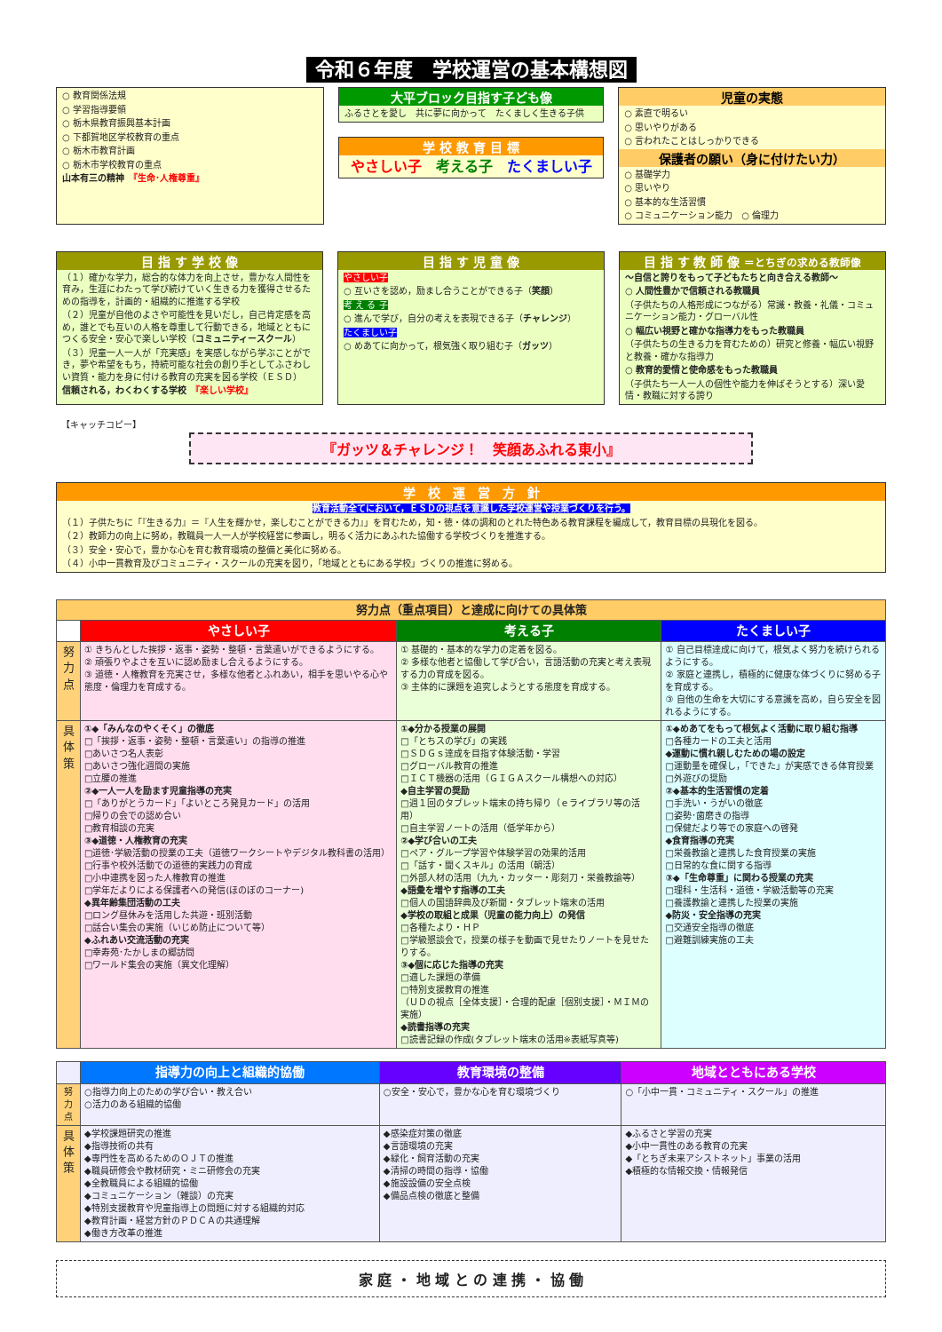令和６年度　学校運営の基本構想図
○ 教育関係法規
○ 学習指導要領
○ 栃木県教育振興基本計画
○ 下都賀地区学校教育の重点
○ 栃木市教育計画
○ 栃木市学校教育の重点
山本有三の精神　『生命･人権尊重』
大平ブロック目指す子ども像
ふるさとを愛し　共に夢に向かって　たくましく生きる子供
学 校 教 育 目 標
やさしい子　考える子　たくましい子
児童の実態
○ 素直で明るい
○ 思いやりがある
○ 言われたことはしっかりできる
保護者の願い（身に付けたい力）
○ 基礎学力
○ 思いやり
○ 基本的な生活習慣
○ コミュニケーション能力　○ 倫理力
目 指 す 学 校 像
（１）確かな学力，総合的な体力を向上させ，豊かな人間性を育み，生涯にわたって学び続けていく生きる力を獲得させるための指導を，計画的・組織的に推進する学校
（２）児童が自他のよさや可能性を見いだし，自己肯定感を高め，誰とでも互いの人格を尊重して行動できる，地域とともにつくる安全・安心で楽しい学校（コミュニティースクール）
（３）児童一人一人が「充実感」を実感しながら学ぶことができ，夢や希望をもち，持続可能な社会の創り手としてふさわしい資質・能力を身に付ける教育の充実を図る学校（ＥＳＤ）
信頼される，わくわくする学校　『楽しい学校』
目 指 す 児 童 像
やさしい子
○ 互いさを認め，励まし合うことができる子（笑顔）
考 え る 子
○ 進んで学び，自分の考えを表現できる子（チャレンジ）
たくましい子
○ めあてに向かって，根気強く取り組む子（ガッツ）
目 指 す 教 師 像 ＝とちぎの求める教師像
～自信と誇りをもって子どもたちと向き合える教師～
○ 人間性豊かで信頼される教職員
（子供たちの人格形成につながる）常識・教養・礼儀・コミュニケーション能力・グローバル性
○ 幅広い視野と確かな指導力をもった教職員
（子供たちの生きる力を育むための）研究と修養・幅広い視野と教養・確かな指導力
○ 教育的愛情と使命感をもった教職員
（子供たち一人一人の個性や能力を伸ばそうとする）深い愛情・教職に対する誇り
【キャッチコピー】
『ガッツ＆チャレンジ！　笑顔あふれる東小』
学　校　運　営　方　針
教育活動全てにおいて，ＥＳＤの視点を意識した学校運営や授業づくりを行う。
（１）子供たちに「『生きる力』＝『人生を輝かせ，楽しむことができる力』」を育むため，知・徳・体の調和のとれた特色ある教育課程を編成して，教育目標の具現化を図る。
（２）教師力の向上に努め，教職員一人一人が学校経営に参画し，明るく活力にあふれた協働する学校づくりを推進する。
（３）安全・安心で，豊かな心を育む教育環境の整備と美化に努める。
（４）小中一貫教育及びコミュニティ・スクールの充実を図り，「地域とともにある学校」づくりの推進に努める。
| 努力点（重点項目）と達成に向けての具体策 | | | |
| | やさしい子 | 考える子 | たくましい子 |
| 努力点 | ① きちんとした挨拶・返事・姿勢・整頓・言葉遣いができるようにする。 ② 頑張りやよさを互いに認め励まし合えるようにする。 ③ 道徳・人権教育を充実させ，多様な他者とふれあい，相手を思いやる心や態度・倫理力を育成する。 | ① 基礎的・基本的な学力の定着を図る。 ② 多様な他者と協働して学び合い，言語活動の充実と考え表現する力の育成を図る。 ③ 主体的に課題を追究しようとする態度を育成する。 | ① 自己目標達成に向けて，根気よく努力を続けられるようにする。 ② 家庭と連携し，積極的に健康な体づくりに努める子を育成する。 ③ 自他の生命を大切にする意識を高め，自ら安全を図れるようにする。 |
| 具体策 | ①◆「みんなのやくそく」の徹底 □「挨拶・返事・姿勢・整頓・言葉遣い」の指導の推進 □あいさつ名人表彰 □あいさつ強化週間の実施 □立腰の推進 ②◆一人一人を励ます児童指導の充実 □「ありがとうカード」「よいところ発見カード」の活用 □帰りの会での認め合い □教育相談の充実 ③◆道徳・人権教育の充実 □道徳･学級活動の授業の工夫（道徳ワークシートやデジタル教科書の活用） □行事や校外活動での道徳的実践力の育成 □小中連携を図った人権教育の推進 □学年だよりによる保護者への発信(ほのぼのコーナー) ◆異年齢集団活動の工夫 □ロング昼休みを活用した共遊・班別活動 □話合い集会の実施（いじめ防止について等） ◆ふれあい交流活動の充実 □幸寿苑･たかしまの郷訪問 □ワールド集会の実施（異文化理解） | ①◆分かる授業の展開 □「とちスの学び」の実践 □ＳＤＧｓ達成を目指す体験活動・学習 □グローバル教育の推進 □ＩＣＴ機器の活用（ＧＩＧＡスクール構想への対応） ◆自主学習の奨励 □週１回のタブレット端末の持ち帰り（ｅライブラリ等の活用） □自主学習ノートの活用（低学年から） ②◆学び合いの工夫 □ペア・グループ学習や体験学習の効果的活用 □「話す・聞くスキル」の活用（朝活） □外部人材の活用（九九・カッター・彫刻刀・栄養教諭等） ◆語彙を増やす指導の工夫 □個人の国語辞典及び新聞・タブレット端末の活用 ◆学校の取組と成果（児童の能力向上）の発信 □各種たより・ＨＰ □学級懇談会で，授業の様子を動画で見せたりノートを見せたりする。 ③◆個に応じた指導の充実 □適した課題の準備 □特別支援教育の推進 （ＵＤの視点［全体支援］・合理的配慮［個別支援］・ＭＩＭの実施） ◆読書指導の充実 □読書記録の作成(タブレット端末の活用※表紙写真等) | ①◆めあてをもって根気よく活動に取り組む指導 □各種カードの工夫と活用 ◆運動に慣れ親しむための場の設定 □運動量を確保し，「できた」が実感できる体育授業 □外遊びの奨励 ②◆基本的生活習慣の定着 □手洗い・うがいの徹底 □姿勢･歯磨きの指導 □保健だより等での家庭への啓発 ◆食育指導の充実 □栄養教諭と連携した食育授業の実施 □日常的な食に関する指導 ③◆「生命尊重」に関わる授業の充実 □理科・生活科・道徳・学級活動等の充実 □養護教諭と連携した授業の実施 ◆防災・安全指導の充実 □交通安全指導の徹底 □避難訓練実施の工夫 |
| | 指導力の向上と組織的協働 | 教育環境の整備 | 地域とともにある学校 |
| 努力点 | ○指導力向上のための学び合い・教え合い ○活力のある組織的協働 | ○安全・安心で，豊かな心を育む環境づくり | ○「小中一貫・コミュニティ・スクール」の推進 |
| 具体策 | ◆学校課題研究の推進 ◆指導技術の共有 ◆専門性を高めるためのＯＪＴの推進 ◆職員研修会や教材研究・ミニ研修会の充実 ◆全教職員による組織的協働 ◆コミュニケーション（雑談）の充実 ◆特別支援教育や児童指導上の問題に対する組織的対応 ◆教育計画・経営方針のＰＤＣＡの共通理解 ◆働き方改革の推進 | ◆感染症対策の徹底 ◆言語環境の充実 ◆緑化・飼育活動の充実 ◆清掃の時間の指導・協働 ◆施設設備の安全点検 ◆備品点検の徹底と整備 | ◆ふるさと学習の充実 ◆小中一貫性のある教育の充実 ◆「とちぎ未来アシストネット」事業の活用 ◆積極的な情報交換・情報発信 |
家 庭 ・ 地 域 と の 連 携 ・ 協 働